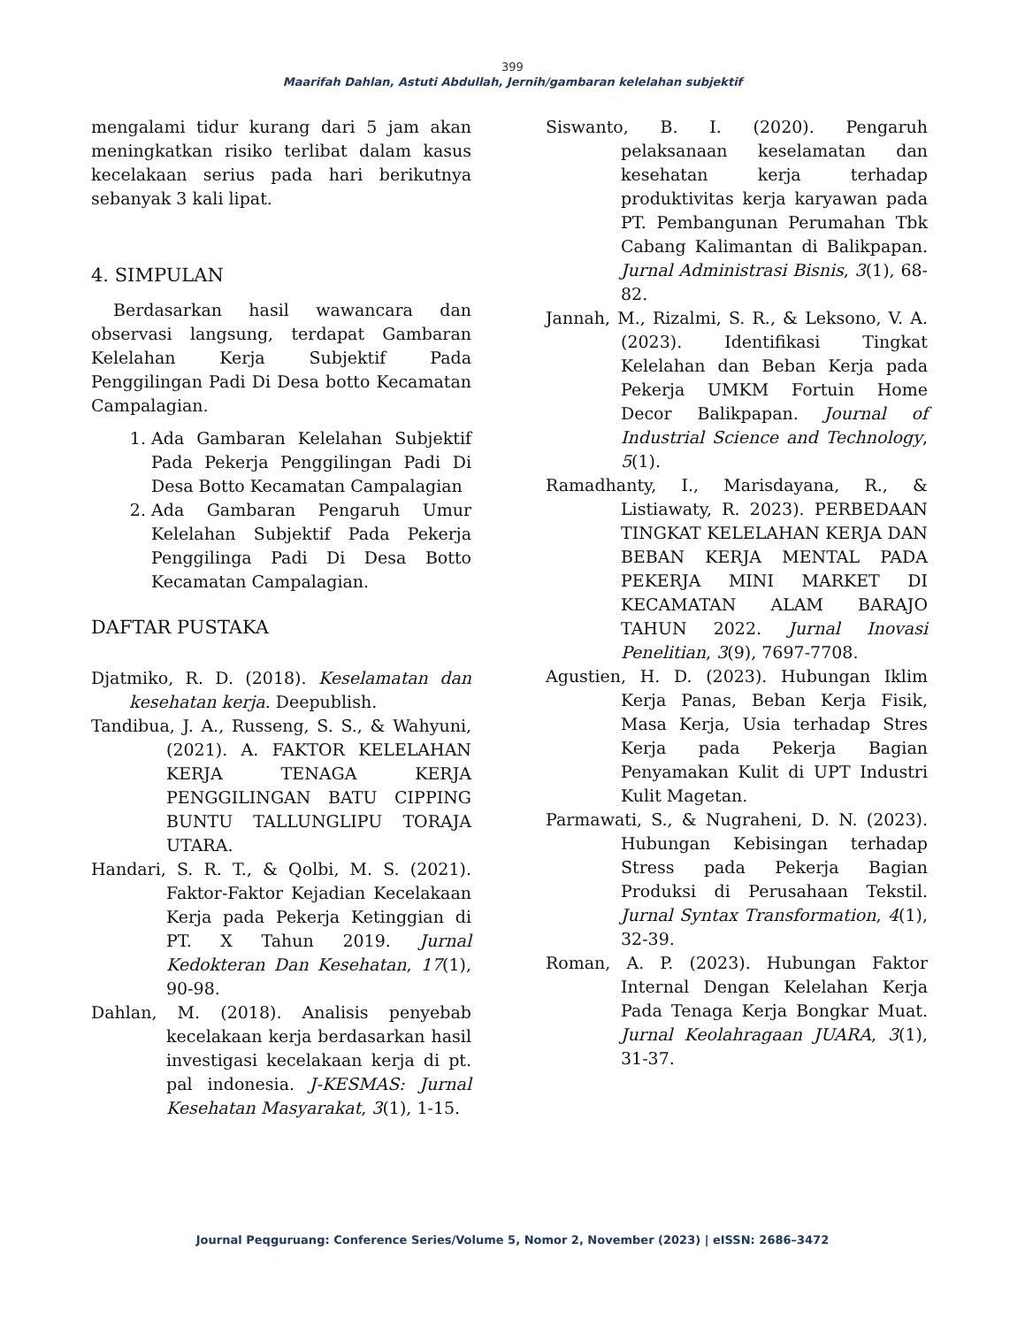399
Maarifah Dahlan, Astuti Abdullah, Jernih/gambaran kelelahan subjektif
mengalami tidur kurang dari 5 jam akan meningkatkan risiko terlibat dalam kasus kecelakaan serius pada hari berikutnya sebanyak 3 kali lipat.
4. SIMPULAN
Berdasarkan hasil wawancara dan observasi langsung, terdapat Gambaran Kelelahan Kerja Subjektif Pada Penggilingan Padi Di Desa botto Kecamatan Campalagian.
1. Ada Gambaran Kelelahan Subjektif Pada Pekerja Penggilingan Padi Di Desa Botto Kecamatan Campalagian
2. Ada Gambaran Pengaruh Umur Kelelahan Subjektif Pada Pekerja Penggilinga Padi Di Desa Botto Kecamatan Campalagian.
DAFTAR PUSTAKA
Djatmiko, R. D. (2018). Keselamatan dan kesehatan kerja. Deepublish.
Tandibua, J. A., Russeng, S. S., & Wahyuni, (2021). A. FAKTOR KELELAHAN KERJA TENAGA KERJA PENGGILINGAN BATU CIPPING BUNTU TALLUNGLIPU TORAJA UTARA.
Handari, S. R. T., & Qolbi, M. S. (2021). Faktor-Faktor Kejadian Kecelakaan Kerja pada Pekerja Ketinggian di PT. X Tahun 2019. Jurnal Kedokteran Dan Kesehatan, 17(1), 90-98.
Dahlan, M. (2018). Analisis penyebab kecelakaan kerja berdasarkan hasil investigasi kecelakaan kerja di pt. pal indonesia. J-KESMAS: Jurnal Kesehatan Masyarakat, 3(1), 1-15.
Siswanto, B. I. (2020). Pengaruh pelaksanaan keselamatan dan kesehatan kerja terhadap produktivitas kerja karyawan pada PT. Pembangunan Perumahan Tbk Cabang Kalimantan di Balikpapan. Jurnal Administrasi Bisnis, 3(1), 68-82.
Jannah, M., Rizalmi, S. R., & Leksono, V. A. (2023). Identifikasi Tingkat Kelelahan dan Beban Kerja pada Pekerja UMKM Fortuin Home Decor Balikpapan. Journal of Industrial Science and Technology, 5(1).
Ramadhanty, I., Marisdayana, R., & Listiawaty, R. 2023). PERBEDAAN TINGKAT KELELAHAN KERJA DAN BEBAN KERJA MENTAL PADA PEKERJA MINI MARKET DI KECAMATAN ALAM BARAJO TAHUN 2022. Jurnal Inovasi Penelitian, 3(9), 7697-7708.
Agustien, H. D. (2023). Hubungan Iklim Kerja Panas, Beban Kerja Fisik, Masa Kerja, Usia terhadap Stres Kerja pada Pekerja Bagian Penyamakan Kulit di UPT Industri Kulit Magetan.
Parmawati, S., & Nugraheni, D. N. (2023). Hubungan Kebisingan terhadap Stress pada Pekerja Bagian Produksi di Perusahaan Tekstil. Jurnal Syntax Transformation, 4(1), 32-39.
Roman, A. P. (2023). Hubungan Faktor Internal Dengan Kelelahan Kerja Pada Tenaga Kerja Bongkar Muat. Jurnal Keolahragaan JUARA, 3(1), 31-37.
Journal Peqguruang: Conference Series/Volume 5, Nomor 2, November (2023) | eISSN: 2686–3472